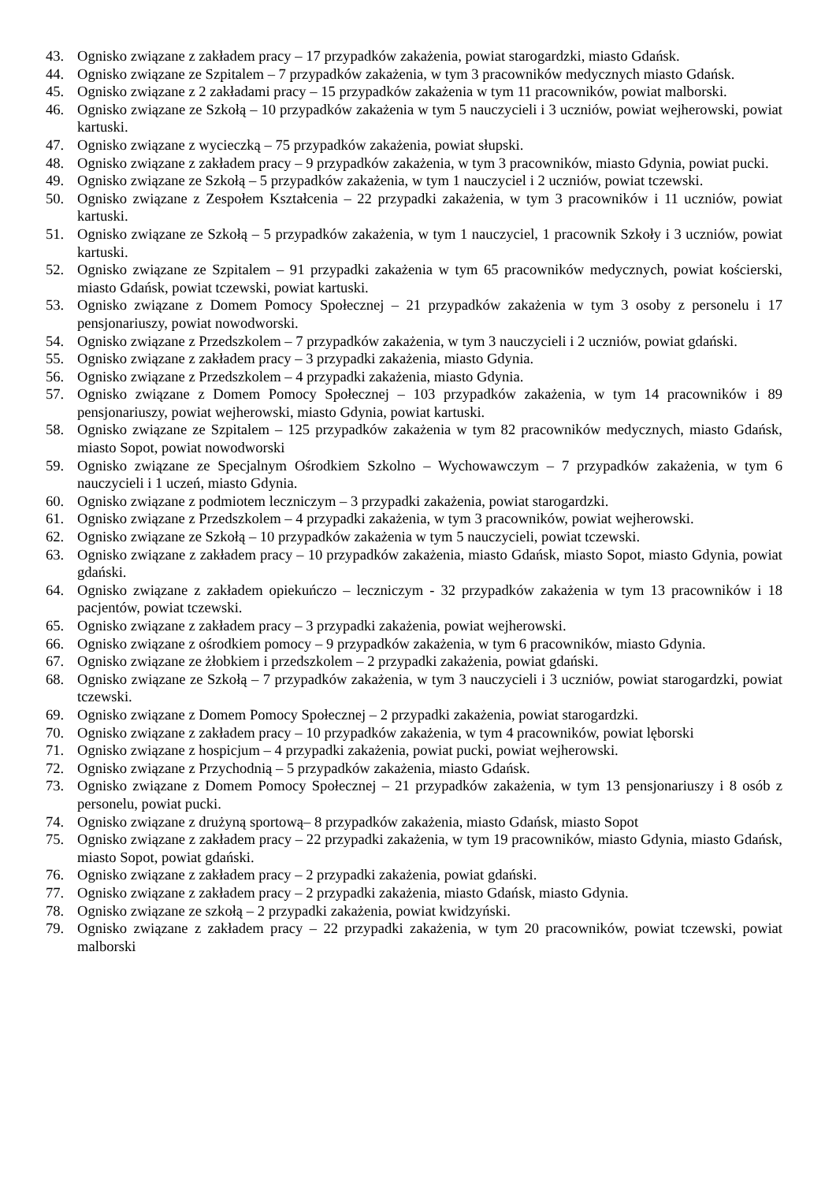43. Ognisko związane z zakładem pracy – 17 przypadków zakażenia, powiat starogardzki, miasto Gdańsk.
44. Ognisko związane ze Szpitalem – 7 przypadków zakażenia, w tym 3 pracowników medycznych miasto Gdańsk.
45. Ognisko związane z 2 zakładami pracy – 15 przypadków zakażenia w tym 11 pracowników, powiat malborski.
46. Ognisko związane ze Szkołą – 10 przypadków zakażenia w tym 5 nauczycieli i 3 uczniów, powiat wejherowski, powiat kartuski.
47. Ognisko związane z wycieczką – 75 przypadków zakażenia, powiat słupski.
48. Ognisko związane z zakładem pracy – 9 przypadków zakażenia, w tym 3 pracowników, miasto Gdynia, powiat pucki.
49. Ognisko związane ze Szkołą – 5 przypadków zakażenia, w tym 1 nauczyciel i 2 uczniów, powiat tczewski.
50. Ognisko związane z Zespołem Kształcenia – 22 przypadki zakażenia, w tym 3 pracowników i 11 uczniów, powiat kartuski.
51. Ognisko związane ze Szkołą – 5 przypadków zakażenia, w tym 1 nauczyciel, 1 pracownik Szkoły i 3 uczniów, powiat kartuski.
52. Ognisko związane ze Szpitalem – 91 przypadki zakażenia w tym 65 pracowników medycznych, powiat kościerski, miasto Gdańsk, powiat tczewski, powiat kartuski.
53. Ognisko związane z Domem Pomocy Społecznej – 21 przypadków zakażenia w tym 3 osoby z personelu i 17 pensjonariuszy, powiat nowodworski.
54. Ognisko związane z Przedszkolem – 7 przypadków zakażenia, w tym 3 nauczycieli i 2 uczniów, powiat gdański.
55. Ognisko związane z zakładem pracy – 3 przypadki zakażenia, miasto Gdynia.
56. Ognisko związane z Przedszkolem – 4 przypadki zakażenia, miasto Gdynia.
57. Ognisko związane z Domem Pomocy Społecznej – 103 przypadków zakażenia, w tym 14 pracowników i 89 pensjonariuszy, powiat wejherowski, miasto Gdynia, powiat kartuski.
58. Ognisko związane ze Szpitalem – 125 przypadków zakażenia w tym 82 pracowników medycznych, miasto Gdańsk, miasto Sopot, powiat nowodworski
59. Ognisko związane ze Specjalnym Ośrodkiem Szkolno – Wychowawczym – 7 przypadków zakażenia, w tym 6 nauczycieli i 1 uczeń, miasto Gdynia.
60. Ognisko związane z podmiotem leczniczym – 3 przypadki zakażenia, powiat starogardzki.
61. Ognisko związane z Przedszkolem – 4 przypadki zakażenia, w tym 3 pracowników, powiat wejherowski.
62. Ognisko związane ze Szkołą – 10 przypadków zakażenia w tym 5 nauczycieli, powiat tczewski.
63. Ognisko związane z zakładem pracy – 10 przypadków zakażenia, miasto Gdańsk, miasto Sopot, miasto Gdynia, powiat gdański.
64. Ognisko związane z zakładem opiekuńczo – leczniczym - 32 przypadków zakażenia w tym 13 pracowników i 18 pacjentów, powiat tczewski.
65. Ognisko związane z zakładem pracy – 3 przypadki zakażenia, powiat wejherowski.
66. Ognisko związane z ośrodkiem pomocy – 9 przypadków zakażenia, w tym 6 pracowników, miasto Gdynia.
67. Ognisko związane ze żłobkiem i przedszkolem – 2 przypadki zakażenia, powiat gdański.
68. Ognisko związane ze Szkołą – 7 przypadków zakażenia, w tym 3 nauczycieli i 3 uczniów, powiat starogardzki, powiat tczewski.
69. Ognisko związane z Domem Pomocy Społecznej – 2 przypadki zakażenia, powiat starogardzki.
70. Ognisko związane z zakładem pracy – 10 przypadków zakażenia, w tym 4 pracowników, powiat lęborski
71. Ognisko związane z hospicjum – 4 przypadki zakażenia, powiat pucki, powiat wejherowski.
72. Ognisko związane z Przychodnią – 5 przypadków zakażenia, miasto Gdańsk.
73. Ognisko związane z Domem Pomocy Społecznej – 21 przypadków zakażenia, w tym 13 pensjonariuszy i 8 osób z personelu, powiat pucki.
74. Ognisko związane z drużyną sportową– 8 przypadków zakażenia, miasto Gdańsk, miasto Sopot
75. Ognisko związane z zakładem pracy – 22 przypadki zakażenia, w tym 19 pracowników, miasto Gdynia, miasto Gdańsk, miasto Sopot, powiat gdański.
76. Ognisko związane z zakładem pracy – 2 przypadki zakażenia, powiat gdański.
77. Ognisko związane z zakładem pracy – 2 przypadki zakażenia, miasto Gdańsk, miasto Gdynia.
78. Ognisko związane ze szkołą – 2 przypadki zakażenia, powiat kwidzyński.
79. Ognisko związane z zakładem pracy – 22 przypadki zakażenia, w tym 20 pracowników, powiat tczewski, powiat malborski